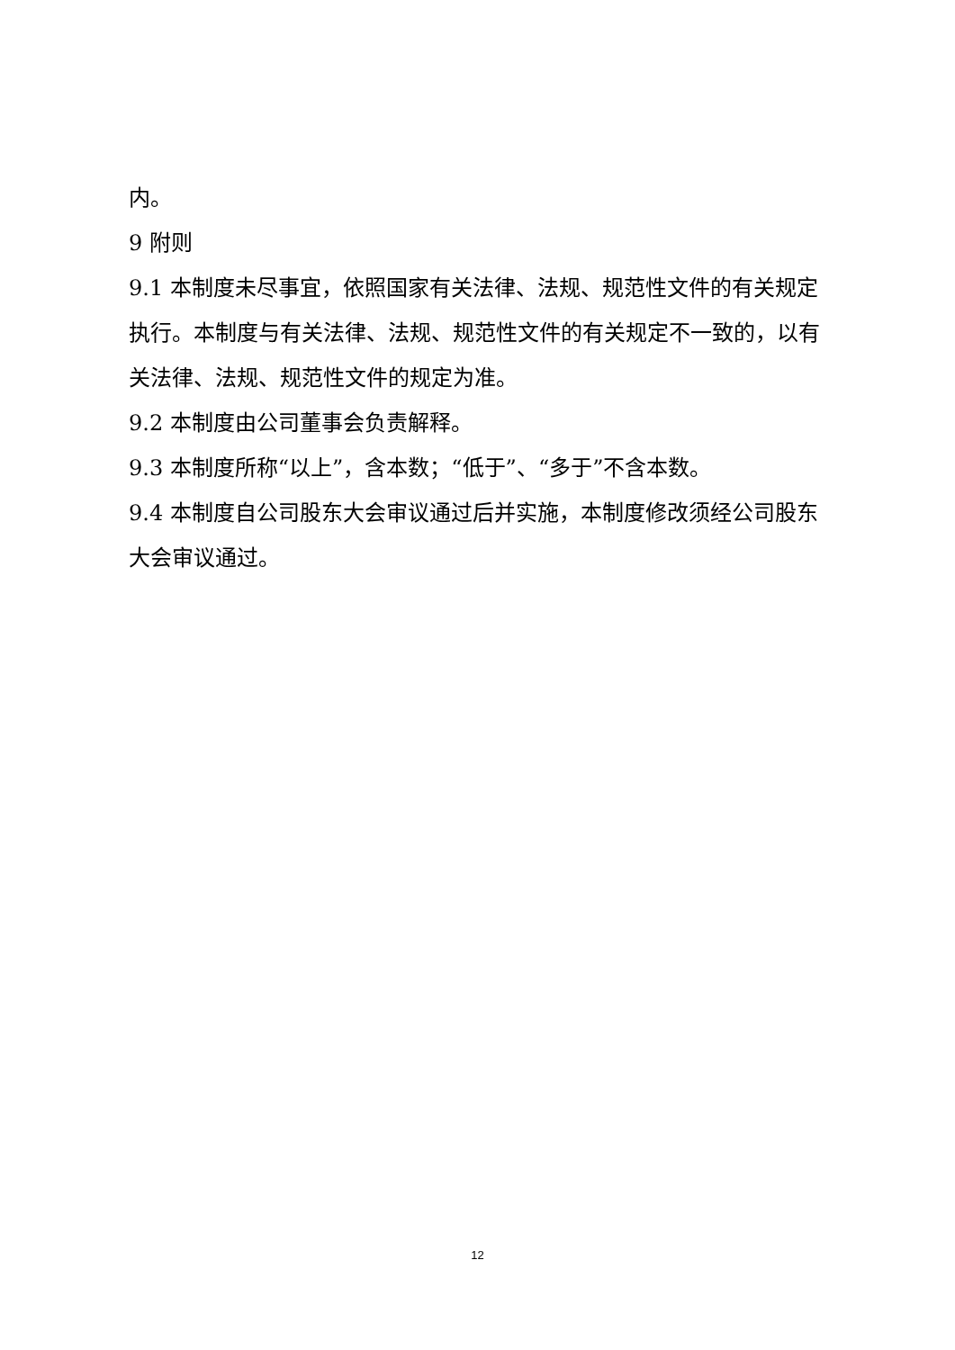内。
9 附则
9.1 本制度未尽事宜，依照国家有关法律、法规、规范性文件的有关规定执行。本制度与有关法律、法规、规范性文件的有关规定不一致的，以有关法律、法规、规范性文件的规定为准。
9.2 本制度由公司董事会负责解释。
9.3 本制度所称“以上”，含本数；“低于”、“多于”不含本数。
9.4 本制度自公司股东大会审议通过后并实施，本制度修改须经公司股东大会审议通过。
12